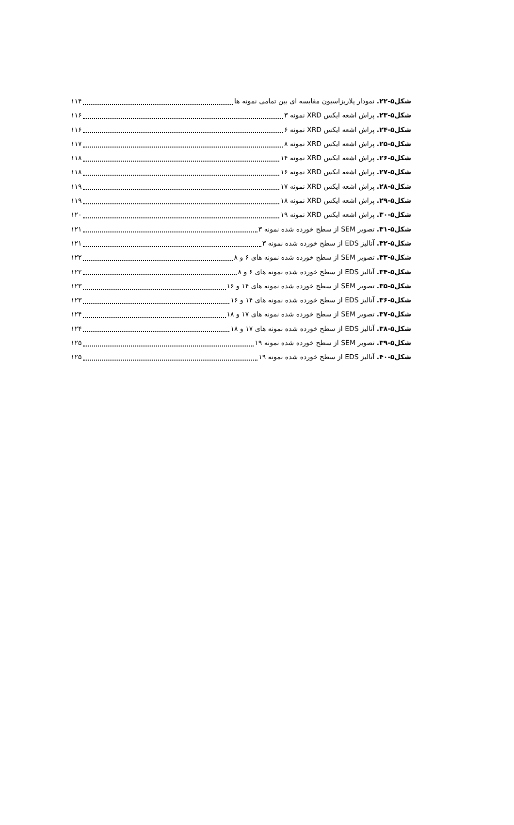شکل۵-۲۲. نمودار پلاریزاسیون مقایسه ای بین تمامی نمونه ها ۱۱۴
شکل۵-۲۳. پراش اشعه ایکس XRD نمونه ۳ ۱۱۶
شکل۵-۲۴. پراش اشعه ایکس XRD نمونه ۶ ۱۱۶
شکل۵-۲۵. پراش اشعه ایکس XRD نمونه ۸ ۱۱۷
شکل۵-۲۶. پراش اشعه ایکس XRD نمونه ۱۴ ۱۱۸
شکل۵-۲۷. پراش اشعه ایکس XRD نمونه ۱۶ ۱۱۸
شکل۵-۲۸. پراش اشعه ایکس XRD نمونه ۱۷ ۱۱۹
شکل۵-۲۹. پراش اشعه ایکس XRD نمونه ۱۸ ۱۱۹
شکل۵-۳۰. پراش اشعه ایکس XRD نمونه ۱۹ ۱۲۰
شکل۵-۳۱. تصویر SEM از سطح خورده شده نمونه ۳ ۱۲۱
شکل۵-۳۲. آنالیز EDS از سطح خورده شده نمونه ۳ ۱۲۱
شکل۵-۳۳. تصویر SEM از سطح خورده شده نمونه های ۶ و ۸ ۱۲۲
شکل۵-۳۴. آنالیز EDS از سطح خورده شده نمونه های ۶ و ۸ ۱۲۲
شکل۵-۳۵. تصویر SEM از سطح خورده شده نمونه های ۱۴ و ۱۶ ۱۲۳
شکل۵-۳۶. آنالیز EDS از سطح خورده شده نمونه های ۱۴ و ۱۶ ۱۲۳
شکل۵-۳۷. تصویر SEM از سطح خورده شده نمونه های ۱۷ و ۱۸ ۱۲۴
شکل۵-۳۸. آنالیز EDS از سطح خورده شده نمونه های ۱۷ و ۱۸ ۱۲۴
شکل۵-۳۹. تصویر SEM از سطح خورده شده نمونه ۱۹ ۱۲۵
شکل۵-۴۰. آنالیز EDS از سطح خورده شده نمونه ۱۹ ۱۲۵